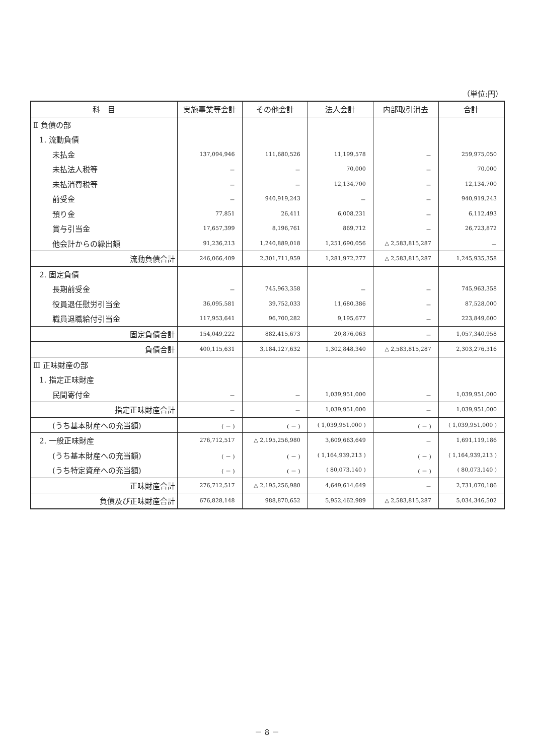（単位:円）
| 科 目 | 実施事業等会計 | その他会計 | 法人会計 | 内部取引消去 | 合計 |
| --- | --- | --- | --- | --- | --- |
| Ⅱ 負債の部 | | | | | |
| 1. 流動負債 | | | | | |
| 未払金 | 137,094,946 | 111,680,526 | 11,199,578 | － | 259,975,050 |
| 未払法人税等 | － | － | 70,000 | － | 70,000 |
| 未払消費税等 | － | － | 12,134,700 | － | 12,134,700 |
| 前受金 | － | 940,919,243 | － | － | 940,919,243 |
| 預り金 | 77,851 | 26,411 | 6,008,231 | － | 6,112,493 |
| 賞与引当金 | 17,657,399 | 8,196,761 | 869,712 | － | 26,723,872 |
| 他会計からの繰出額 | 91,236,213 | 1,240,889,018 | 1,251,690,056 | △ 2,583,815,287 | － |
| 流動負債合計 | 246,066,409 | 2,301,711,959 | 1,281,972,277 | △ 2,583,815,287 | 1,245,935,358 |
| 2. 固定負債 | | | | | |
| 長期前受金 | － | 745,963,358 | － | － | 745,963,358 |
| 役員退任慰労引当金 | 36,095,581 | 39,752,033 | 11,680,386 | － | 87,528,000 |
| 職員退職給付引当金 | 117,953,641 | 96,700,282 | 9,195,677 | － | 223,849,600 |
| 固定負債合計 | 154,049,222 | 882,415,673 | 20,876,063 | － | 1,057,340,958 |
| 負債合計 | 400,115,631 | 3,184,127,632 | 1,302,848,340 | △ 2,583,815,287 | 2,303,276,316 |
| Ⅲ 正味財産の部 | | | | | |
| 1. 指定正味財産 | | | | | |
| 民間寄付金 | － | － | 1,039,951,000 | － | 1,039,951,000 |
| 指定正味財産合計 | － | － | 1,039,951,000 | － | 1,039,951,000 |
| (うち基本財産への充当額) | ( － ) | ( － ) | ( 1,039,951,000 ) | ( － ) | ( 1,039,951,000 ) |
| 2. 一般正味財産 | 276,712,517 | △ 2,195,256,980 | 3,609,663,649 | － | 1,691,119,186 |
| (うち基本財産への充当額) | ( － ) | ( － ) | ( 1,164,939,213 ) | ( － ) | ( 1,164,939,213 ) |
| (うち特定資産への充当額) | ( － ) | ( － ) | ( 80,073,140 ) | ( － ) | ( 80,073,140 ) |
| 正味財産合計 | 276,712,517 | △ 2,195,256,980 | 4,649,614,649 | － | 2,731,070,186 |
| 負債及び正味財産合計 | 676,828,148 | 988,870,652 | 5,952,462,989 | △ 2,583,815,287 | 5,034,346,502 |
－ 8 －